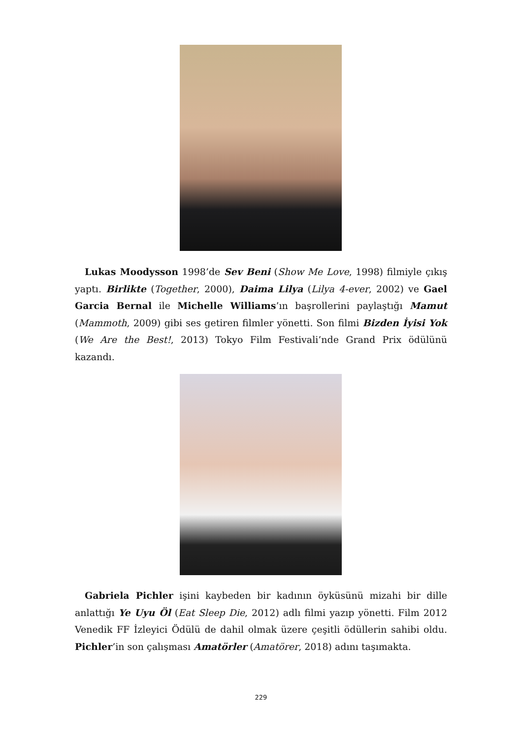Lukas Moodysson 1998’de Sev Beni (Show Me Love, 1998) filmiyle çıkış yaptı. Birlikte (Together, 2000), Daima Lilya (Lilya 4-ever, 2002) ve Gael Garcia Bernal ile Michelle Williams’ın başrollerini paylaştığı Mamut (Mammoth, 2009) gibi ses getiren filmler yönetti. Son filmi Bizden İyisi Yok (We Are the Best!, 2013) Tokyo Film Festivali’nde Grand Prix ödülünü kazandı.
Gabriela Pichler işini kaybeden bir kadının öyküsünü mizahi bir dille anlattığı Ye Uyu Öl (Eat Sleep Die, 2012) adlı filmi yazıp yönetti. Film 2012 Venedik FF İzleyici Ödülü de dahil olmak üzere çeşitli ödüllerin sahibi oldu. Pichler’in son çalışması Amatörler (Amatörer, 2018) adını taşımakta.
229